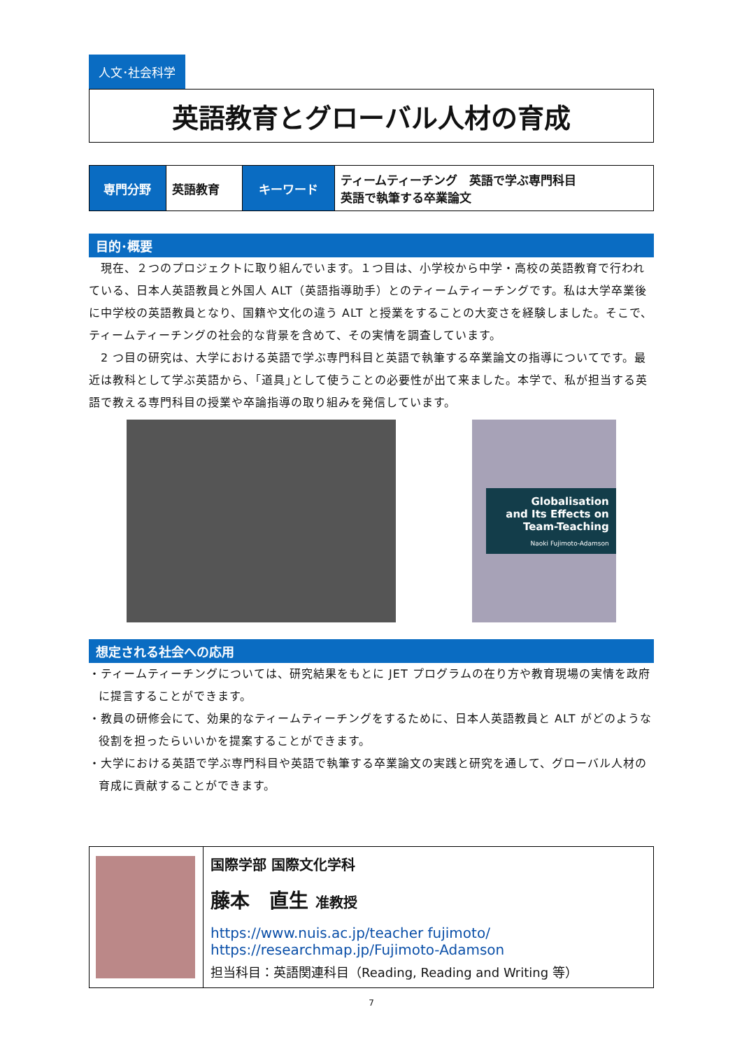人文･社会科学
英語教育とグローバル人材の育成
| 専門分野 | 英語教育 | キーワード | ティームティーチング 英語で学ぶ専門科目 英語で執筆する卒業論文 |
目的･概要
　現在、２つのプロジェクトに取り組んでいます。１つ目は、小学校から中学・高校の英語教育で行われている、日本人英語教員と外国人 ALT（英語指導助手）とのティームティーチングです。私は大学卒業後に中学校の英語教員となり、国籍や文化の違う ALT と授業をすることの大変さを経験しました。そこで、ティームティーチングの社会的な背景を含めて、その実情を調査しています。
　2 つ目の研究は、大学における英語で学ぶ専門科目と英語で執筆する卒業論文の指導についてです。最近は教科として学ぶ英語から、｢道具｣として使うことの必要性が出て来ました。本学で、私が担当する英語で教える専門科目の授業や卒論指導の取り組みを発信しています。
Globalisation
and Its Effects on
Team-Teaching
Naoki Fujimoto-Adamson
想定される社会への応用
・ティームティーチングについては、研究結果をもとに JET プログラムの在り方や教育現場の実情を政府に提言することができます。
・教員の研修会にて、効果的なティームティーチングをするために、日本人英語教員と ALT がどのような役割を担ったらいいかを提案することができます。
・大学における英語で学ぶ専門科目や英語で執筆する卒業論文の実践と研究を通して、グローバル人材の育成に貢献することができます。
| | 国際学部 国際文化学科 藤本 直生 准教授 https://www.nuis.ac.jp/teacher fujimoto/ https://researchmap.jp/Fujimoto-Adamson 担当科目：英語関連科目（Reading, Reading and Writing 等） |
7